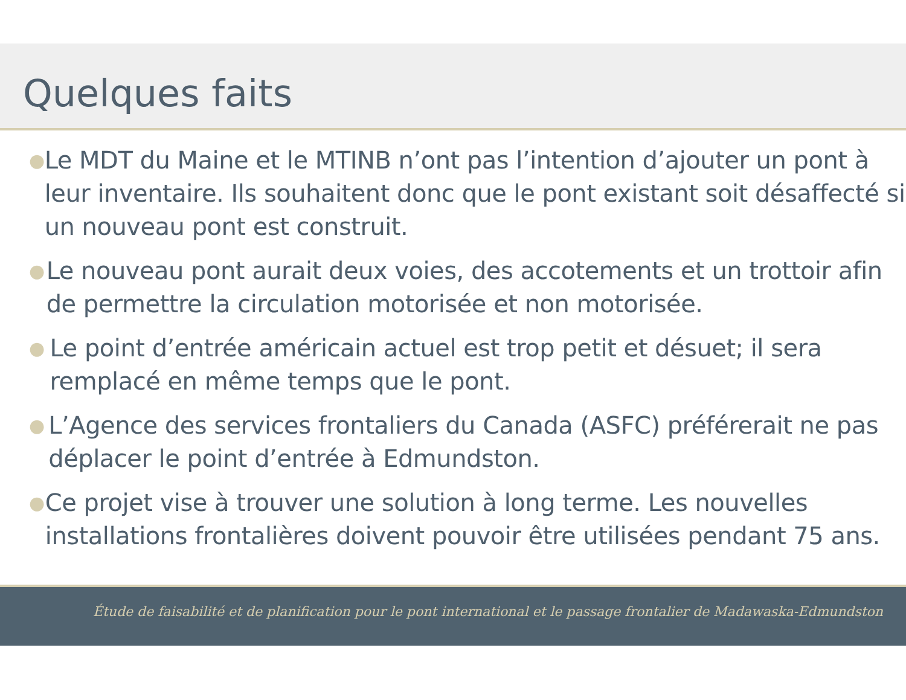Quelques faits
● Le MDT du Maine et le MTINB n’ont pas l’intention d’ajouter un pont à leur inventaire. Ils souhaitent donc que le pont existant soit désaffecté si un nouveau pont est construit.
● Le nouveau pont aurait deux voies, des accotements et un trottoir afin de permettre la circulation motorisée et non motorisée.
● Le point d’entrée américain actuel est trop petit et désuet; il sera remplacé en même temps que le pont.
● L’Agence des services frontaliers du Canada (ASFC) préférerait ne pas déplacer le point d’entrée à Edmundston.
● Ce projet vise à trouver une solution à long terme. Les nouvelles installations frontalières doivent pouvoir être utilisées pendant 75 ans.
Étude de faisabilité et de planification pour le pont international et le passage frontalier de Madawaska-Edmundston